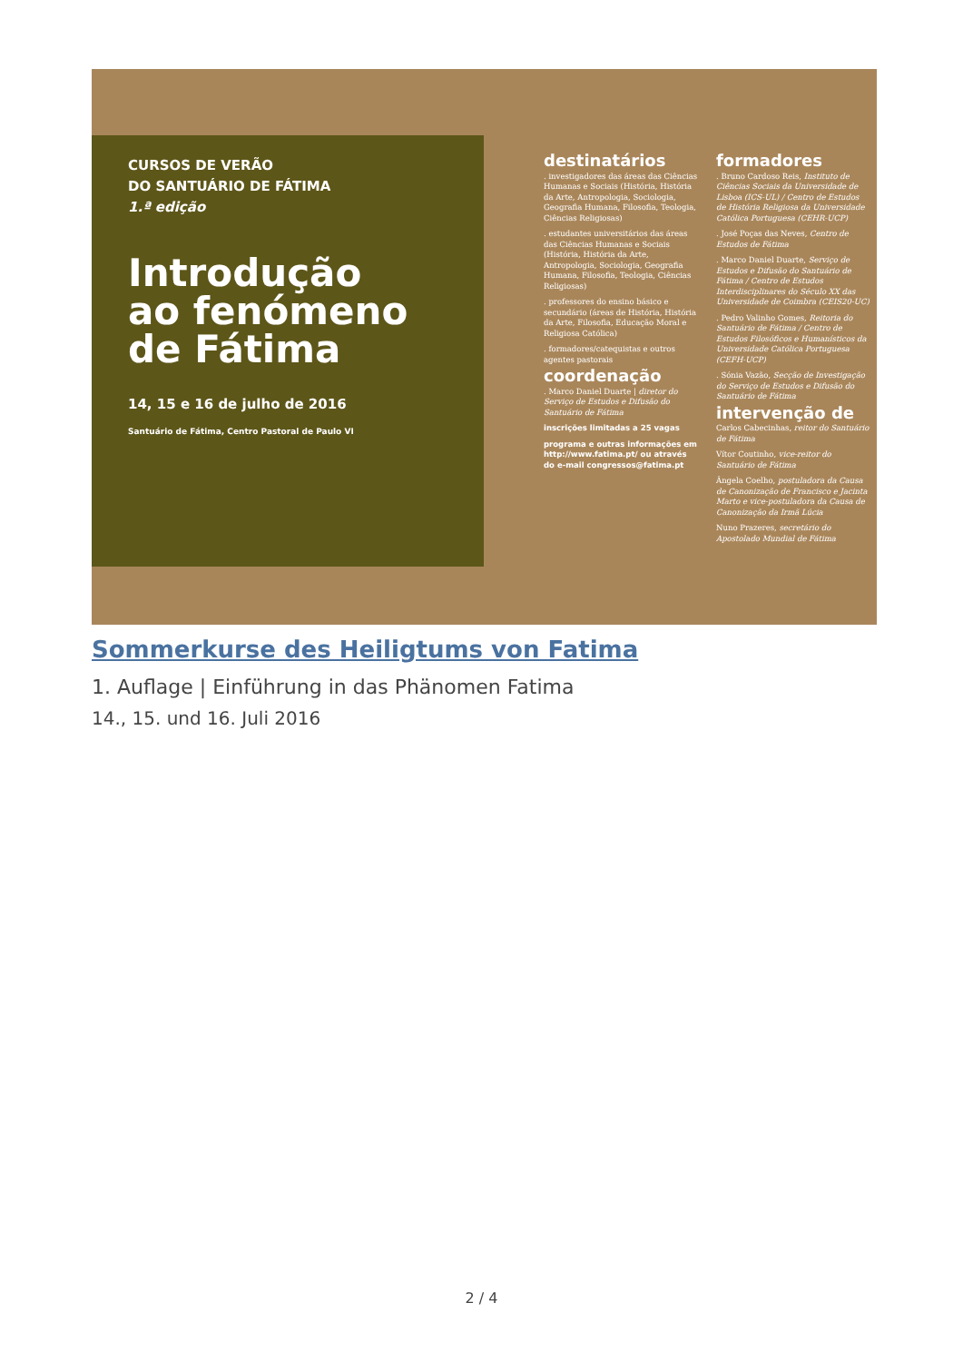CURSOS DE VERÃO
DO SANTUÁRIO DE FÁTIMA
1.ª edição
Introdução
ao fenómeno
de Fátima
14, 15 e 16 de julho de 2016
Santuário de Fátima, Centro Pastoral de Paulo VI
destinatários
. investigadores das áreas das Ciências Humanas e Sociais (História, História da Arte, Antropologia, Sociologia, Geografia Humana, Filosofia, Teologia, Ciências Religiosas)
. estudantes universitários das áreas das Ciências Humanas e Sociais (História, História da Arte, Antropologia, Sociologia, Geografia Humana, Filosofia, Teologia, Ciências Religiosas)
. professores do ensino básico e secundário (áreas de História, História da Arte, Filosofia, Educação Moral e Religiosa Católica)
. formadores/catequistas e outros agentes pastorais
coordenação
. Marco Daniel Duarte | diretor do Serviço de Estudos e Difusão do Santuário de Fátima
inscrições limitadas a 25 vagas
programa e outras informações em http://www.fatima.pt/ ou através do e-mail congressos@fatima.pt
formadores
. Bruno Cardoso Reis, Instituto de Ciências Sociais da Universidade de Lisboa (ICS-UL) / Centro de Estudos de História Religiosa da Universidade Católica Portuguesa (CEHR-UCP)
. José Poças das Neves, Centro de Estudos de Fátima
. Marco Daniel Duarte, Serviço de Estudos e Difusão do Santuário de Fátima / Centro de Estudos Interdisciplinares do Século XX das Universidade de Coimbra (CEIS20-UC)
. Pedro Valinho Gomes, Reitoria do Santuário de Fátima / Centro de Estudos Filosóficos e Humanísticos da Universidade Católica Portuguesa (CEFH-UCP)
. Sónia Vazão, Secção de Investigação do Serviço de Estudos e Difusão do Santuário de Fátima
intervenção de
Carlos Cabecinhas, reitor do Santuário de Fátima
Vítor Coutinho, vice-reitor do Santuário de Fátima
Ângela Coelho, postuladora da Causa de Canonização de Francisco e Jacinta Marto e vice-postuladora da Causa de Canonização da Irmã Lúcia
Nuno Prazeres, secretário do Apostolado Mundial de Fátima
Sommerkurse des Heiligtums von Fatima
1. Auflage | Einführung in das Phänomen Fatima
14., 15. und 16. Juli 2016
2 / 4